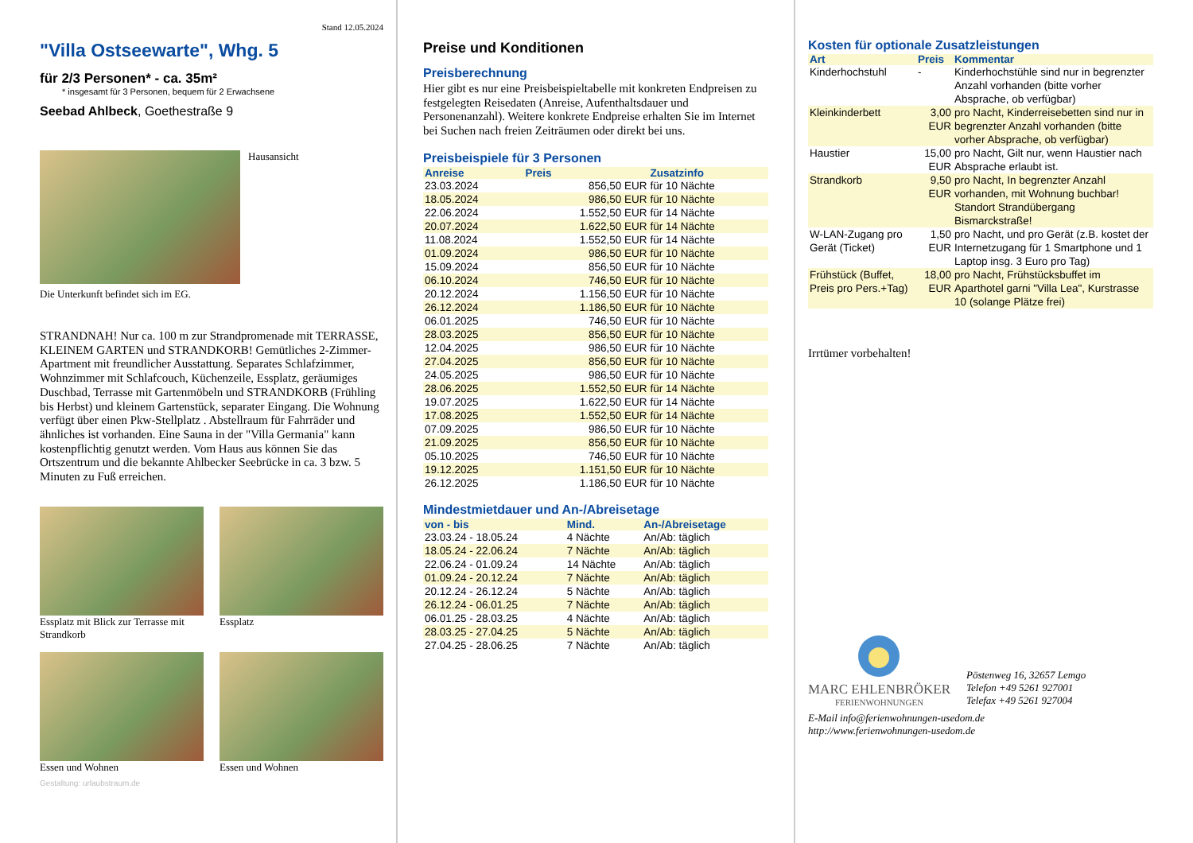Stand 12.05.2024
"Villa Ostseewarte", Whg. 5
für 2/3 Personen* - ca. 35m²
* insgesamt für 3 Personen, bequem für 2 Erwachsene
Seebad Ahlbeck, Goethestraße 9
Hausansicht
Die Unterkunft befindet sich im EG.
STRANDNAH! Nur ca. 100 m zur Strandpromenade mit TERRASSE, KLEINEM GARTEN und STRANDKORB! Gemütliches 2-Zimmer-Apartment mit freundlicher Ausstattung. Separates Schlafzimmer, Wohnzimmer mit Schlafcouch, Küchenzeile, Essplatz, geräumiges Duschbad, Terrasse mit Gartenmöbeln und STRANDKORB (Frühling bis Herbst) und kleinem Gartenstück, separater Eingang. Die Wohnung verfügt über einen Pkw-Stellplatz . Abstellraum für Fahrräder und ähnliches ist vorhanden. Eine Sauna in der "Villa Germania" kann kostenpflichtig genutzt werden. Vom Haus aus können Sie das Ortszentrum und die bekannte Ahlbecker Seebrücke in ca. 3 bzw. 5 Minuten zu Fuß erreichen.
Essplatz mit Blick zur Terrasse mit Strandkorb
Essplatz
Essen und Wohnen Essen und Wohnen
Gestaltung: urlaubstraum.de
Preise und Konditionen
Preisberechnung
Hier gibt es nur eine Preisbeispieltabelle mit konkreten Endpreisen zu festgelegten Reisedaten (Anreise, Aufenthaltsdauer und Personenanzahl). Weitere konkrete Endpreise erhalten Sie im Internet bei Suchen nach freien Zeiträumen oder direkt bei uns.
Preisbeispiele für 3 Personen
| Anreise | Preis | Zusatzinfo |
| --- | --- | --- |
| 23.03.2024 | 856,50 EUR | für 10 Nächte |
| 18.05.2024 | 986,50 EUR | für 10 Nächte |
| 22.06.2024 | 1.552,50 EUR | für 14 Nächte |
| 20.07.2024 | 1.622,50 EUR | für 14 Nächte |
| 11.08.2024 | 1.552,50 EUR | für 14 Nächte |
| 01.09.2024 | 986,50 EUR | für 10 Nächte |
| 15.09.2024 | 856,50 EUR | für 10 Nächte |
| 06.10.2024 | 746,50 EUR | für 10 Nächte |
| 20.12.2024 | 1.156,50 EUR | für 10 Nächte |
| 26.12.2024 | 1.186,50 EUR | für 10 Nächte |
| 06.01.2025 | 746,50 EUR | für 10 Nächte |
| 28.03.2025 | 856,50 EUR | für 10 Nächte |
| 12.04.2025 | 986,50 EUR | für 10 Nächte |
| 27.04.2025 | 856,50 EUR | für 10 Nächte |
| 24.05.2025 | 986,50 EUR | für 10 Nächte |
| 28.06.2025 | 1.552,50 EUR | für 14 Nächte |
| 19.07.2025 | 1.622,50 EUR | für 14 Nächte |
| 17.08.2025 | 1.552,50 EUR | für 14 Nächte |
| 07.09.2025 | 986,50 EUR | für 10 Nächte |
| 21.09.2025 | 856,50 EUR | für 10 Nächte |
| 05.10.2025 | 746,50 EUR | für 10 Nächte |
| 19.12.2025 | 1.151,50 EUR | für 10 Nächte |
| 26.12.2025 | 1.186,50 EUR | für 10 Nächte |
Mindestmietdauer und An-/Abreisetage
| von - bis | Mind. | An-/Abreisetage |
| --- | --- | --- |
| 23.03.24 - 18.05.24 | 4 Nächte | An/Ab: täglich |
| 18.05.24 - 22.06.24 | 7 Nächte | An/Ab: täglich |
| 22.06.24 - 01.09.24 | 14 Nächte | An/Ab: täglich |
| 01.09.24 - 20.12.24 | 7 Nächte | An/Ab: täglich |
| 20.12.24 - 26.12.24 | 5 Nächte | An/Ab: täglich |
| 26.12.24 - 06.01.25 | 7 Nächte | An/Ab: täglich |
| 06.01.25 - 28.03.25 | 4 Nächte | An/Ab: täglich |
| 28.03.25 - 27.04.25 | 5 Nächte | An/Ab: täglich |
| 27.04.25 - 28.06.25 | 7 Nächte | An/Ab: täglich |
Kosten für optionale Zusatzleistungen
| Art | Preis | Kommentar |
| --- | --- | --- |
| Kinderhochstuhl | - | Kinderhochstühle sind nur in begrenzter Anzahl vorhanden (bitte vorher Absprache, ob verfügbar) |
| Kleinkinderbett | 3,00 EUR | pro Nacht, Kinderreisebetten sind nur in begrenzter Anzahl vorhanden (bitte vorher Absprache, ob verfügbar) |
| Haustier | 15,00 EUR | pro Nacht, Gilt nur, wenn Haustier nach Absprache erlaubt ist. |
| Strandkorb | 9,50 EUR | pro Nacht, In begrenzter Anzahl vorhanden, mit Wohnung buchbar! Standort Strandübergang Bismarckstraße! |
| W-LAN-Zugang pro Gerät (Ticket) | 1,50 EUR | pro Nacht, und pro Gerät (z.B. kostet der Internetzugang für 1 Smartphone und 1 Laptop insg. 3 Euro pro Tag) |
| Frühstück (Buffet, Preis pro Pers.+Tag) | 18,00 EUR | pro Nacht, Frühstücksbuffet im Aparthotel garni "Villa Lea", Kurstrasse 10 (solange Plätze frei) |
Irrtümer vorbehalten!
MARC EHLENBRÖKER
FERIENWOHNUNGEN
Pöstenweg 16, 32657 Lemgo
Telefon +49 5261 927001
Telefax +49 5261 927004
E-Mail info@ferienwohnungen-usedom.de
http://www.ferienwohnungen-usedom.de